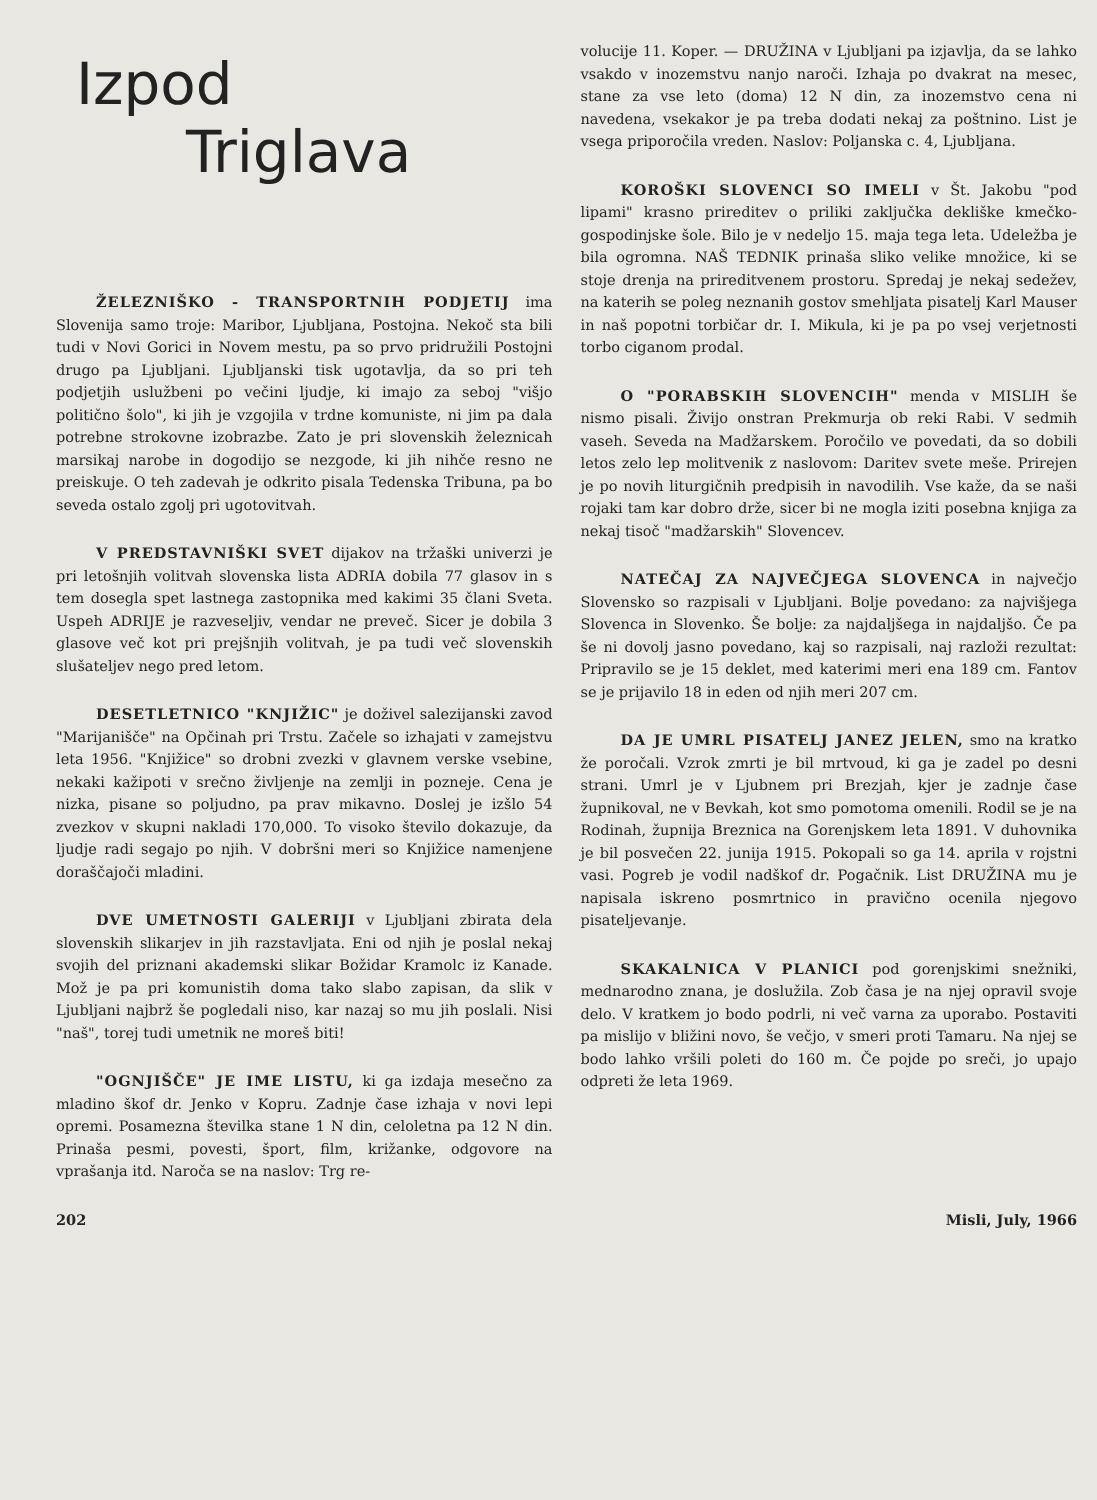Izpod
Triglava
ŽELEZNIŠKO - TRANSPORTNIH PODJETIJ ima Slovenija samo troje: Maribor, Ljubljana, Postojna. Nekoč sta bili tudi v Novi Gorici in Novem mestu, pa so prvo pridružili Postojni drugo pa Ljubljani. Ljubljanski tisk ugotavlja, da so pri teh podjetjih uslužbeni po večini ljudje, ki imajo za seboj "višjo politično šolo", ki jih je vzgojila v trdne komuniste, ni jim pa dala potrebne strokovne izobrazbe. Zato je pri slovenskih železnicah marsikaj narobe in dogodijo se nezgode, ki jih nihče resno ne preiskuje. O teh zadevah je odkrito pisala Tedenska Tribuna, pa bo seveda ostalo zgolj pri ugotovitvah.
V PREDSTAVNIŠKI SVET dijakov na tržaški univerzi je pri letošnjih volitvah slovenska lista ADRIA dobila 77 glasov in s tem dosegla spet lastnega zastopnika med kakimi 35 člani Sveta. Uspeh ADRIJE je razveseljiv, vendar ne preveč. Sicer je dobila 3 glasove več kot pri prejšnjih volitvah, je pa tudi več slovenskih slušateljev nego pred letom.
DESETLETNICO "KNJIŽIC" je doživel salezijanski zavod "Marijanišče" na Opčinah pri Trstu. Začele so izhajati v zamejstvu leta 1956. "Knjižice" so drobni zvezki v glavnem verske vsebine, nekaki kažipoti v srečno življenje na zemlji in pozneje. Cena je nizka, pisane so poljudno, pa prav mikavno. Doslej je izšlo 54 zvezkov v skupni nakladi 170,000. To visoko število dokazuje, da ljudje radi segajo po njih. V dobršni meri so Knjižice namenjene doraščajoči mladini.
DVE UMETNOSTI GALERIJI v Ljubljani zbirata dela slovenskih slikarjev in jih razstavljata. Eni od njih je poslal nekaj svojih del priznani akademski slikar Božidar Kramolc iz Kanade. Mož je pa pri komunistih doma tako slabo zapisan, da slik v Ljubljani najbrž še pogledali niso, kar nazaj so mu jih poslali. Nisi "naš", torej tudi umetnik ne moreš biti!
"OGNJIŠČE" JE IME LISTU, ki ga izdaja mesečno za mladino škof dr. Jenko v Kopru. Zadnje čase izhaja v novi lepi opremi. Posamezna številka stane 1 N din, celoletna pa 12 N din. Prinaša pesmi, povesti, šport, film, križanke, odgovore na vprašanja itd. Naroča se na naslov: Trg re-
volucije 11. Koper. — DRUŽINA v Ljubljani pa izjavlja, da se lahko vsakdo v inozemstvu nanjo naroči. Izhaja po dvakrat na mesec, stane za vse leto (doma) 12 N din, za inozemstvo cena ni navedena, vsekakor je pa treba dodati nekaj za poštnino. List je vsega priporočila vreden. Naslov: Poljanska c. 4, Ljubljana.
KOROŠKI SLOVENCI SO IMELI v Št. Jakobu "pod lipami" krasno prireditev o priliki zaključka dekliške kmečko-gospodinjske šole. Bilo je v nedeljo 15. maja tega leta. Udeležba je bila ogromna. NAŠ TEDNIK prinaša sliko velike množice, ki se stoje drenja na prireditvenem prostoru. Spredaj je nekaj sedežev, na katerih se poleg neznanih gostov smehljata pisatelj Karl Mauser in naš popotni torbičar dr. I. Mikula, ki je pa po vsej verjetnosti torbo ciganom prodal.
O "PORABSKIH SLOVENCIH" menda v MISLIH še nismo pisali. Živijo onstran Prekmurja ob reki Rabi. V sedmih vaseh. Seveda na Madžarskem. Poročilo ve povedati, da so dobili letos zelo lep molitvenik z naslovom: Daritev svete meše. Prirejen je po novih liturgičnih predpisih in navodilih. Vse kaže, da se naši rojaki tam kar dobro drže, sicer bi ne mogla iziti posebna knjiga za nekaj tisoč "madžarskih" Slovencev.
NATEČAJ ZA NAJVEČJEGA SLOVENCA in največjo Slovensko so razpisali v Ljubljani. Bolje povedano: za najvišjega Slovenca in Slovenko. Še bolje: za najdaljšega in najdaljšo. Če pa še ni dovolj jasno povedano, kaj so razpisali, naj razloži rezultat: Pripravilo se je 15 deklet, med katerimi meri ena 189 cm. Fantov se je prijavilo 18 in eden od njih meri 207 cm.
DA JE UMRL PISATELJ JANEZ JELEN, smo na kratko že poročali. Vzrok zmrti je bil mrtvoud, ki ga je zadel po desni strani. Umrl je v Ljubnem pri Brezjah, kjer je zadnje čase župnikoval, ne v Bevkah, kot smo pomotoma omenili. Rodil se je na Rodinah, župnija Breznica na Gorenjskem leta 1891. V duhovnika je bil posvečen 22. junija 1915. Pokopali so ga 14. aprila v rojstni vasi. Pogreb je vodil nadškof dr. Pogačnik. List DRUŽINA mu je napisala iskreno posmrtnico in pravično ocenila njegovo pisateljevanje.
SKAKALNICA V PLANICI pod gorenjskimi snežniki, mednarodno znana, je doslužila. Zob časa je na njej opravil svoje delo. V kratkem jo bodo podrli, ni več varna za uporabo. Postaviti pa mislijo v bližini novo, še večjo, v smeri proti Tamaru. Na njej se bodo lahko vršili poleti do 160 m. Če pojde po sreči, jo upajo odpreti že leta 1969.
202 Misli, July, 1966